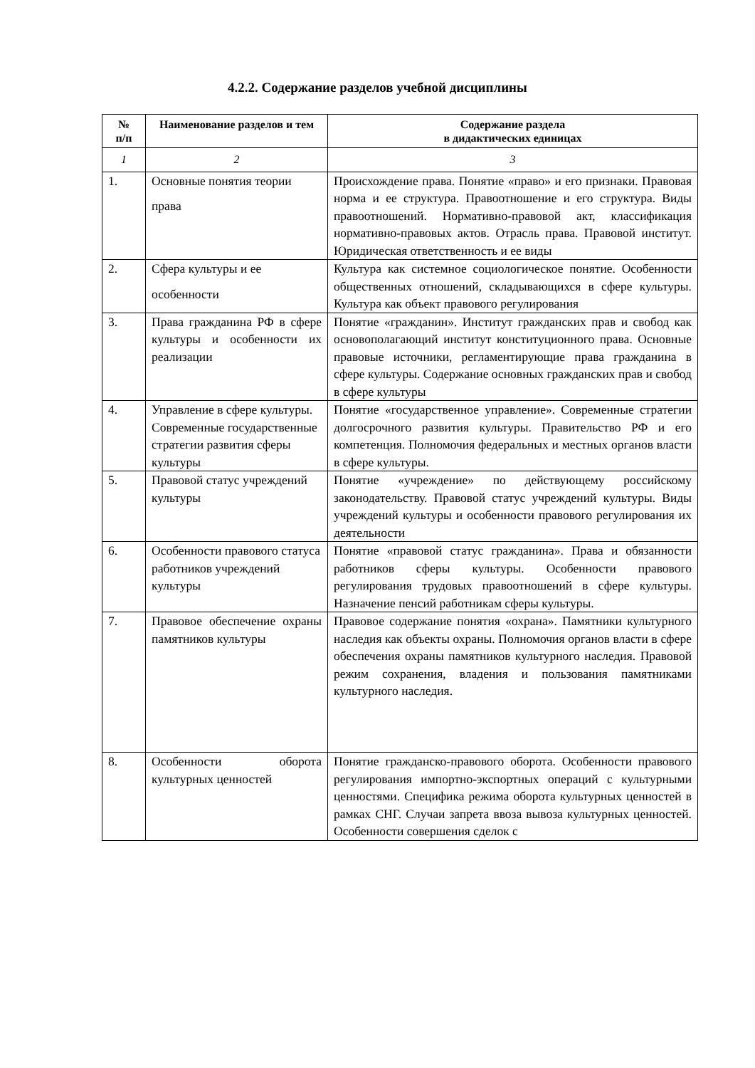4.2.2. Содержание разделов учебной дисциплины
| № п/п | Наименование разделов и тем | Содержание раздела в дидактических единицах |
| --- | --- | --- |
| 1 | 2 | 3 |
| 1. | Основные понятия теории права | Происхождение права. Понятие «право» и его признаки. Правовая норма и ее структура. Правоотношение и его структура. Виды правоотношений. Нормативно-правовой акт, классификация нормативно-правовых актов. Отрасль права. Правовой институт. Юридическая ответственность и ее виды |
| 2. | Сфера культуры и ее особенности | Культура как системное социологическое понятие. Особенности общественных отношений, складывающихся в сфере культуры. Культура как объект правового регулирования |
| 3. | Права гражданина РФ в сфере культуры и особенности их реализации | Понятие «гражданин». Институт гражданских прав и свобод как основополагающий институт конституционного права. Основные правовые источники, регламентирующие права гражданина в сфере культуры. Содержание основных гражданских прав и свобод в сфере культуры |
| 4. | Управление в сфере культуры. Современные государственные стратегии развития сферы культуры | Понятие «государственное управление». Современные стратегии долгосрочного развития культуры. Правительство РФ и его компетенция. Полномочия федеральных и местных органов власти в сфере культуры. |
| 5. | Правовой статус учреждений культуры | Понятие «учреждение» по действующему российскому законодательству. Правовой статус учреждений культуры. Виды учреждений культуры и особенности правового регулирования их деятельности |
| 6. | Особенности правового статуса работников учреждений культуры | Понятие «правовой статус гражданина». Права и обязанности работников сферы культуры. Особенности правового регулирования трудовых правоотношений в сфере культуры. Назначение пенсий работникам сферы культуры. |
| 7. | Правовое обеспечение охраны памятников культуры | Правовое содержание понятия «охрана». Памятники культурного наследия как объекты охраны. Полномочия органов власти в сфере обеспечения охраны памятников культурного наследия. Правовой режим сохранения, владения и пользования памятниками культурного наследия. |
| 8. | Особенности оборота культурных ценностей | Понятие гражданско-правового оборота. Особенности правового регулирования импортно-экспортных операций с культурными ценностями. Специфика режима оборота культурных ценностей в рамках СНГ. Случаи запрета ввоза вывоза культурных ценностей. Особенности совершения сделок с |